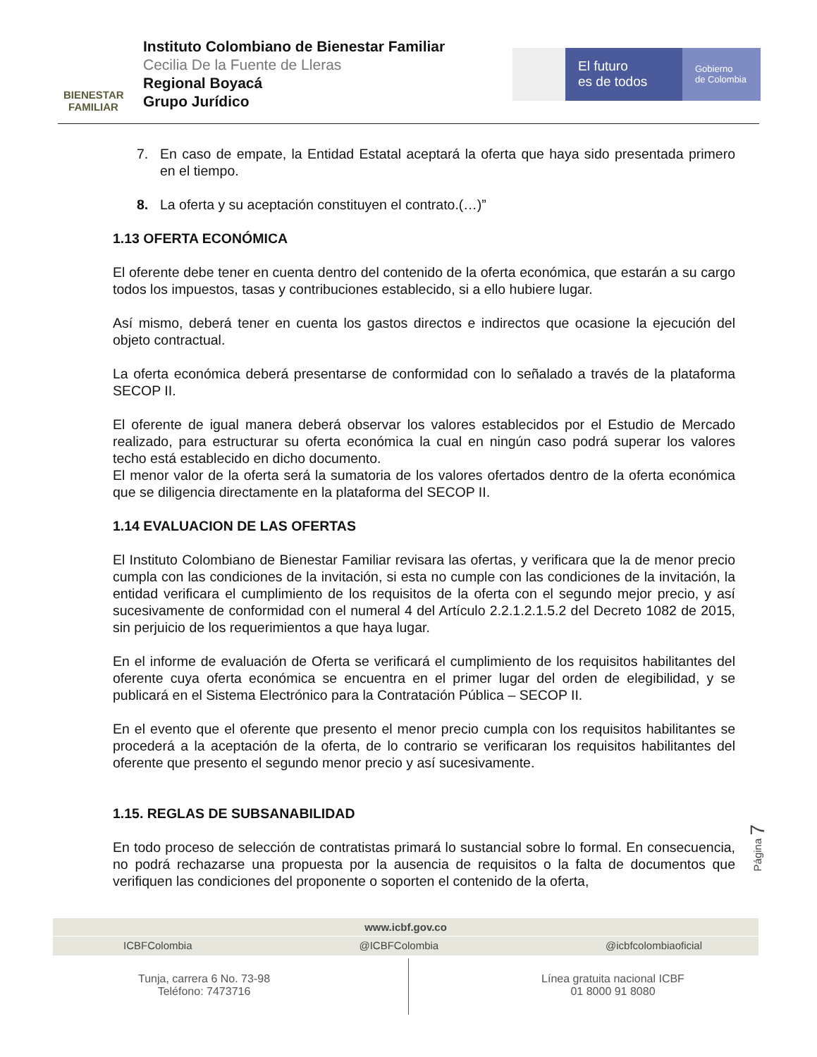BIENESTAR
FAMILIAR
Instituto Colombiano de Bienestar Familiar
Cecilia De la Fuente de Lleras
Regional Boyacá
Grupo Jurídico
El futuro
es de todos
Gobierno
de Colombia
7. En caso de empate, la Entidad Estatal aceptará la oferta que haya sido presentada primero en el tiempo.
8. La oferta y su aceptación constituyen el contrato.(…)”
1.13 OFERTA ECONÓMICA
El oferente debe tener en cuenta dentro del contenido de la oferta económica, que estarán a su cargo todos los impuestos, tasas y contribuciones establecido, si a ello hubiere lugar.
Así mismo, deberá tener en cuenta los gastos directos e indirectos que ocasione la ejecución del objeto contractual.
La oferta económica deberá presentarse de conformidad con lo señalado a través de la plataforma SECOP II.
El oferente de igual manera deberá observar los valores establecidos por el Estudio de Mercado realizado, para estructurar su oferta económica la cual en ningún caso podrá superar los valores techo está establecido en dicho documento.
El menor valor de la oferta será la sumatoria de los valores ofertados dentro de la oferta económica que se diligencia directamente en la plataforma del SECOP II.
1.14 EVALUACION DE LAS OFERTAS
El Instituto Colombiano de Bienestar Familiar revisara las ofertas, y verificara que la de menor precio cumpla con las condiciones de la invitación, si esta no cumple con las condiciones de la invitación, la entidad verificara el cumplimiento de los requisitos de la oferta con el segundo mejor precio, y así sucesivamente de conformidad con el numeral 4 del Artículo 2.2.1.2.1.5.2 del Decreto 1082 de 2015, sin perjuicio de los requerimientos a que haya lugar.
En el informe de evaluación de Oferta se verificará el cumplimiento de los requisitos habilitantes del oferente cuya oferta económica se encuentra en el primer lugar del orden de elegibilidad, y se publicará en el Sistema Electrónico para la Contratación Pública – SECOP II.
En el evento que el oferente que presento el menor precio cumpla con los requisitos habilitantes se procederá a la aceptación de la oferta, de lo contrario se verificaran los requisitos habilitantes del oferente que presento el segundo menor precio y así sucesivamente.
1.15. REGLAS DE SUBSANABILIDAD
En todo proceso de selección de contratistas primará lo sustancial sobre lo formal. En consecuencia, no podrá rechazarse una propuesta por la ausencia de requisitos o la falta de documentos que verifiquen las condiciones del proponente o soporten el contenido de la oferta,
Página 7
www.icbf.gov.co
ICBFColombia @ICBFColombia @icbfcolombiaoficial
Tunja, carrera 6 No. 73-98
Teléfono: 7473716
Línea gratuita nacional ICBF
01 8000 91 8080